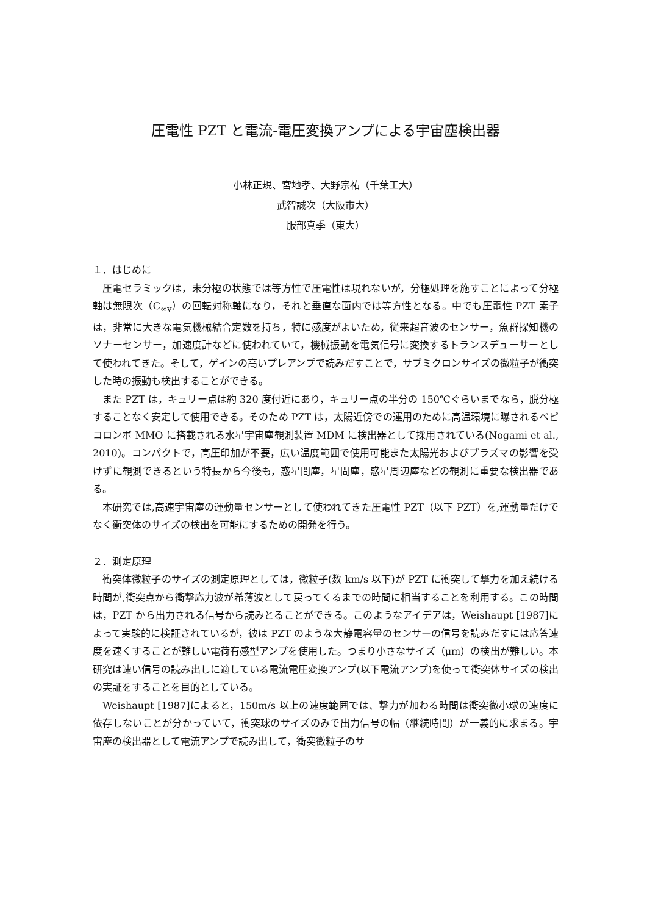圧電性 PZT と電流-電圧変換アンプによる宇宙塵検出器
小林正規、宮地孝、大野宗祐（千葉工大）
武智誠次（大阪市大）
服部真季（東大）
１．はじめに
圧電セラミックは，未分極の状態では等方性で圧電性は現れないが，分極処理を施すことによって分極軸は無限次（C<sub>∞v</sub>）の回転対称軸になり，それと垂直な面内では等方性となる。中でも圧電性 PZT 素子は，非常に大きな電気機械結合定数を持ち，特に感度がよいため，従来超音波のセンサー，魚群探知機のソナーセンサー，加速度計などに使われていて，機械振動を電気信号に変換するトランスデューサーとして使われてきた。そして，ゲインの高いプレアンプで読みだすことで，サブミクロンサイズの微粒子が衝突した時の振動も検出することができる。
また PZT は，キュリー点は約 320 度付近にあり，キュリー点の半分の 150℃ぐらいまでなら，脱分極することなく安定して使用できる。そのため PZT は，太陽近傍での運用のために高温環境に曝されるベピコロンボ MMO に搭載される水星宇宙塵観測装置 MDM に検出器として採用されている(Nogami et al., 2010)。コンパクトで，高圧印加が不要，広い温度範囲で使用可能また太陽光およびプラズマの影響を受けずに観測できるという特長から今後も，惑星間塵，星間塵，惑星周辺塵などの観測に重要な検出器である。
本研究では,高速宇宙塵の運動量センサーとして使われてきた圧電性 PZT（以下 PZT）を,運動量だけでなく衝突体のサイズの検出を可能にするための開発を行う。
２．測定原理
衝突体微粒子のサイズの測定原理としては，微粒子(数 km/s 以下)が PZT に衝突して撃力を加え続ける時間が,衝突点から衝撃応力波が希薄波として戻ってくるまでの時間に相当することを利用する。この時間は，PZT から出力される信号から読みとることができる。このようなアイデアは，Weishaupt [1987]によって実験的に検証されているが，彼は PZT のような大静電容量のセンサーの信号を読みだすには応答速度を速くすることが難しい電荷有感型アンプを使用した。つまり小さなサイズ（μm）の検出が難しい。本研究は速い信号の読み出しに適している電流電圧変換アンプ(以下電流アンプ)を使って衝突体サイズの検出の実証をすることを目的としている。
Weishaupt [1987]によると，150m/s 以上の速度範囲では、撃力が加わる時間は衝突微小球の速度に依存しないことが分かっていて，衝突球のサイズのみで出力信号の幅（継続時間）が一義的に求まる。宇宙塵の検出器として電流アンプで読み出して，衝突微粒子のサ